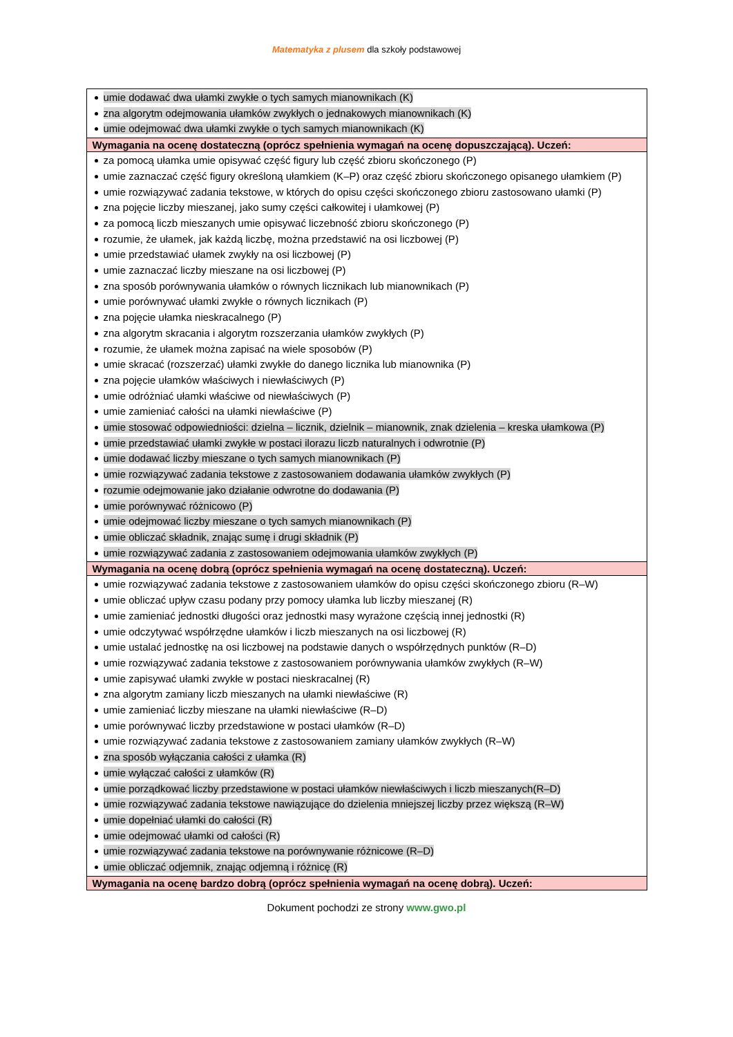Matematyka z plusem dla szkoły podstawowej
| umie dodawać dwa ułamki zwykłe o tych samych mianownikach (K) zna algorytm odejmowania ułamków zwykłych o jednakowych mianownikach (K) umie odejmować dwa ułamki zwykłe o tych samych mianownikach (K) |
| Wymagania na ocenę dostateczną (oprócz spełnienia wymagań na ocenę dopuszczającą). Uczeń: |
| za pomocą ułamka umie opisywać część figury lub część zbioru skończonego (P) umie zaznaczać część figury określoną ułamkiem (K–P) oraz część zbioru skończonego opisanego ułamkiem (P) umie rozwiązywać zadania tekstowe, w których do opisu części skończonego zbioru zastosowano ułamki (P) zna pojęcie liczby mieszanej, jako sumy części całkowitej i ułamkowej (P) za pomocą liczb mieszanych umie opisywać liczebność zbioru skończonego (P) rozumie, że ułamek, jak każdą liczbę, można przedstawić na osi liczbowej (P) umie przedstawiać ułamek zwykły na osi liczbowej (P) umie zaznaczać liczby mieszane na osi liczbowej (P) zna sposób porównywania ułamków o równych licznikach lub mianownikach (P) umie porównywać ułamki zwykłe o równych licznikach (P) zna pojęcie ułamka nieskracalnego (P) zna algorytm skracania i algorytm rozszerzania ułamków zwykłych (P) rozumie, że ułamek można zapisać na wiele sposobów (P) umie skracać (rozszerzać) ułamki zwykłe do danego licznika lub mianownika (P) zna pojęcie ułamków właściwych i niewłaściwych (P) umie odróżniać ułamki właściwe od niewłaściwych (P) umie zamieniać całości na ułamki niewłaściwe (P) umie stosować odpowiedniości: dzielna – licznik, dzielnik – mianownik, znak dzielenia – kreska ułamkowa (P) umie przedstawiać ułamki zwykłe w postaci ilorazu liczb naturalnych i odwrotnie (P) umie dodawać liczby mieszane o tych samych mianownikach (P) umie rozwiązywać zadania tekstowe z zastosowaniem dodawania ułamków zwykłych (P) rozumie odejmowanie jako działanie odwrotne do dodawania (P) umie porównywać różnicowo (P) umie odejmować liczby mieszane o tych samych mianownikach (P) umie obliczać składnik, znając sumę i drugi składnik (P) umie rozwiązywać zadania z zastosowaniem odejmowania ułamków zwykłych (P) |
| Wymagania na ocenę dobrą (oprócz spełnienia wymagań na ocenę dostateczną). Uczeń: |
| umie rozwiązywać zadania tekstowe z zastosowaniem ułamków do opisu części skończonego zbioru (R–W) umie obliczać upływ czasu podany przy pomocy ułamka lub liczby mieszanej (R) umie zamieniać jednostki długości oraz jednostki masy wyrażone częścią innej jednostki (R) umie odczytywać współrzędne ułamków i liczb mieszanych na osi liczbowej (R) umie ustalać jednostkę na osi liczbowej na podstawie danych o współrzędnych punktów (R–D) umie rozwiązywać zadania tekstowe z zastosowaniem porównywania ułamków zwykłych (R–W) umie zapisywać ułamki zwykłe w postaci nieskracalnej (R) zna algorytm zamiany liczb mieszanych na ułamki niewłaściwe (R) umie zamieniać liczby mieszane na ułamki niewłaściwe (R–D) umie porównywać liczby przedstawione w postaci ułamków (R–D) umie rozwiązywać zadania tekstowe z zastosowaniem zamiany ułamków zwykłych (R–W) zna sposób wyłączania całości z ułamka (R) umie wyłączać całości z ułamków (R) umie porządkować liczby przedstawione w postaci ułamków niewłaściwych i liczb mieszanych(R–D) umie rozwiązywać zadania tekstowe nawiązujące do dzielenia mniejszej liczby przez większą (R–W) umie dopełniać ułamki do całości (R) umie odejmować ułamki od całości (R) umie rozwiązywać zadania tekstowe na porównywanie różnicowe (R–D) umie obliczać odjemnik, znając odjemną i różnicę (R) |
| Wymagania na ocenę bardzo dobrą (oprócz spełnienia wymagań na ocenę dobrą). Uczeń: |
Dokument pochodzi ze strony www.gwo.pl